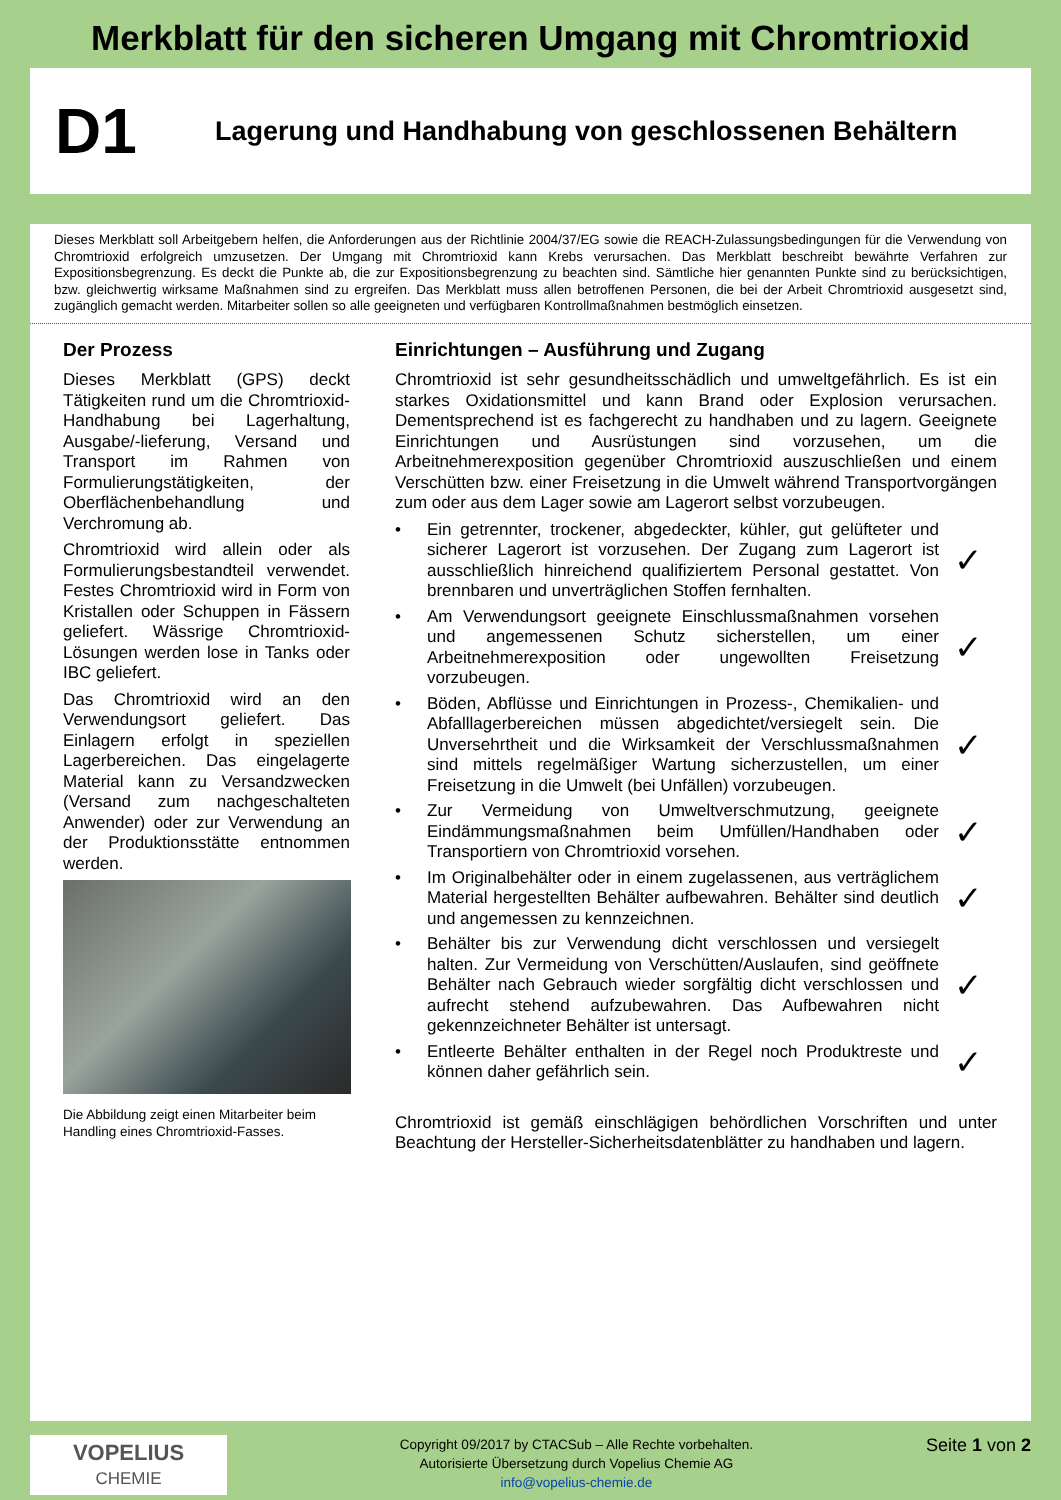Merkblatt für den sicheren Umgang mit Chromtrioxid
D1
Lagerung und Handhabung von geschlossenen Behältern
Dieses Merkblatt soll Arbeitgebern helfen, die Anforderungen aus der Richtlinie 2004/37/EG sowie die REACH-Zulassungsbedingungen für die Verwendung von Chromtrioxid erfolgreich umzusetzen. Der Umgang mit Chromtrioxid kann Krebs verursachen. Das Merkblatt beschreibt bewährte Verfahren zur Expositionsbegrenzung. Es deckt die Punkte ab, die zur Expositionsbegrenzung zu beachten sind. Sämtliche hier genannten Punkte sind zu berücksichtigen, bzw. gleichwertig wirksame Maßnahmen sind zu ergreifen. Das Merkblatt muss allen betroffenen Personen, die bei der Arbeit Chromtrioxid ausgesetzt sind, zugänglich gemacht werden. Mitarbeiter sollen so alle geeigneten und verfügbaren Kontrollmaßnahmen bestmöglich einsetzen.
Der Prozess
Dieses Merkblatt (GPS) deckt Tätigkeiten rund um die Chromtrioxid-Handhabung bei Lagerhaltung, Ausgabe/-lieferung, Versand und Transport im Rahmen von Formulierungstätigkeiten, der Oberflächenbehandlung und Verchromung ab.
Chromtrioxid wird allein oder als Formulierungsbestandteil verwendet. Festes Chromtrioxid wird in Form von Kristallen oder Schuppen in Fässern geliefert. Wässrige Chromtrioxid-Lösungen werden lose in Tanks oder IBC geliefert.
Das Chromtrioxid wird an den Verwendungsort geliefert. Das Einlagern erfolgt in speziellen Lagerbereichen. Das eingelagerte Material kann zu Versandzwecken (Versand zum nachgeschalteten Anwender) oder zur Verwendung an der Produktionsstätte entnommen werden.
Die Abbildung zeigt einen Mitarbeiter beim Handling eines Chromtrioxid-Fasses.
Einrichtungen – Ausführung und Zugang
Chromtrioxid ist sehr gesundheitsschädlich und umweltgefährlich. Es ist ein starkes Oxidationsmittel und kann Brand oder Explosion verursachen. Dementsprechend ist es fachgerecht zu handhaben und zu lagern. Geeignete Einrichtungen und Ausrüstungen sind vorzusehen, um die Arbeitnehmerexposition gegenüber Chromtrioxid auszuschließen und einem Verschütten bzw. einer Freisetzung in die Umwelt während Transportvorgängen zum oder aus dem Lager sowie am Lagerort selbst vorzubeugen.
• Ein getrennter, trockener, abgedeckter, kühler, gut gelüfteter und sicherer Lagerort ist vorzusehen. Der Zugang zum Lagerort ist ausschließlich hinreichend qualifiziertem Personal gestattet. Von brennbaren und unverträglichen Stoffen fernhalten. ✓
• Am Verwendungsort geeignete Einschlussmaßnahmen vorsehen und angemessenen Schutz sicherstellen, um einer Arbeitnehmerexposition oder ungewollten Freisetzung vorzubeugen. ✓
• Böden, Abflüsse und Einrichtungen in Prozess-, Chemikalien- und Abfalllagerbereichen müssen abgedichtet/versiegelt sein. Die Unversehrtheit und die Wirksamkeit der Verschlussmaßnahmen sind mittels regelmäßiger Wartung sicherzustellen, um einer Freisetzung in die Umwelt (bei Unfällen) vorzubeugen. ✓
• Zur Vermeidung von Umweltverschmutzung, geeignete Eindämmungsmaßnahmen beim Umfüllen/Handhaben oder Transportiern von Chromtrioxid vorsehen. ✓
• Im Originalbehälter oder in einem zugelassenen, aus verträglichem Material hergestellten Behälter aufbewahren. Behälter sind deutlich und angemessen zu kennzeichnen. ✓
• Behälter bis zur Verwendung dicht verschlossen und versiegelt halten. Zur Vermeidung von Verschütten/Auslaufen, sind geöffnete Behälter nach Gebrauch wieder sorgfältig dicht verschlossen und aufrecht stehend aufzubewahren. Das Aufbewahren nicht gekennzeichneter Behälter ist untersagt. ✓
• Entleerte Behälter enthalten in der Regel noch Produktreste und können daher gefährlich sein. ✓
Chromtrioxid ist gemäß einschlägigen behördlichen Vorschriften und unter Beachtung der Hersteller-Sicherheitsdatenblätter zu handhaben und lagern.
VOPELIUS
CHEMIE
Copyright 09/2017 by CTACSub – Alle Rechte vorbehalten.
Autorisierte Übersetzung durch Vopelius Chemie AG
info@vopelius-chemie.de
Seite 1 von 2